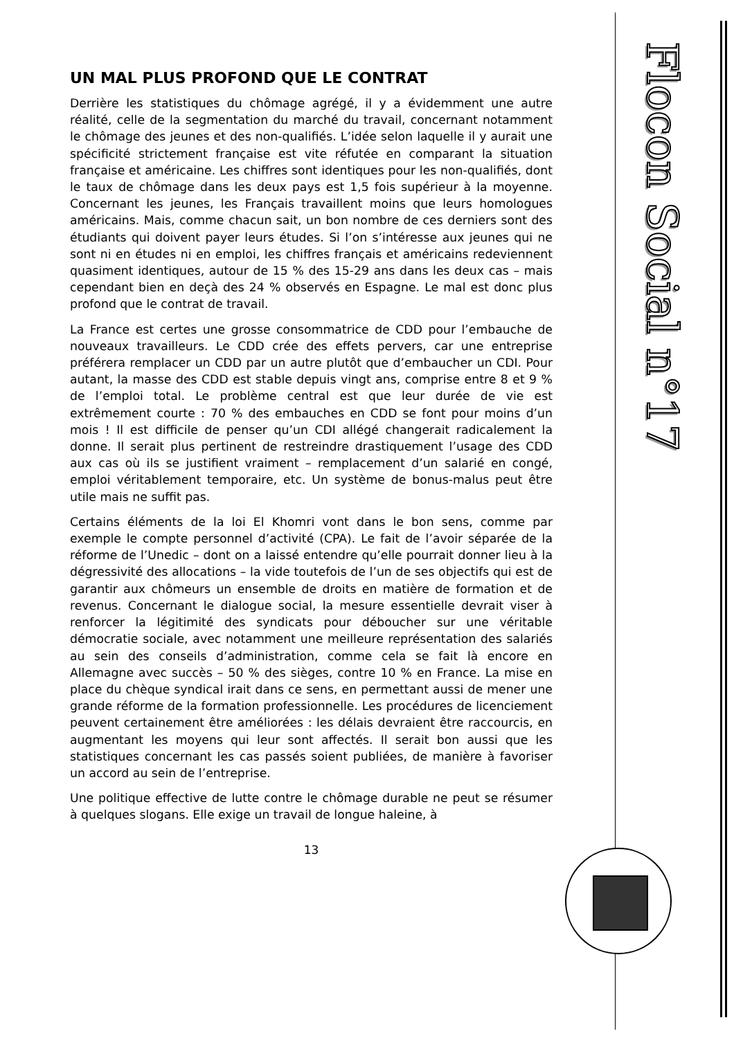UN MAL PLUS PROFOND QUE LE CONTRAT
Derrière les statistiques du chômage agrégé, il y a évidemment une autre réalité, celle de la segmentation du marché du travail, concernant notamment le chômage des jeunes et des non-qualifiés. L’idée selon laquelle il y aurait une spécificité strictement française est vite réfutée en comparant la situation française et américaine. Les chiffres sont identiques pour les non-qualifiés, dont le taux de chômage dans les deux pays est 1,5 fois supérieur à la moyenne. Concernant les jeunes, les Français travaillent moins que leurs homologues américains. Mais, comme chacun sait, un bon nombre de ces derniers sont des étudiants qui doivent payer leurs études. Si l’on s’intéresse aux jeunes qui ne sont ni en études ni en emploi, les chiffres français et américains redeviennent quasiment identiques, autour de 15 % des 15-29 ans dans les deux cas – mais cependant bien en deçà des 24 % observés en Espagne. Le mal est donc plus profond que le contrat de travail.
La France est certes une grosse consommatrice de CDD pour l’embauche de nouveaux travailleurs. Le CDD crée des effets pervers, car une entreprise préférera remplacer un CDD par un autre plutôt que d’embaucher un CDI. Pour autant, la masse des CDD est stable depuis vingt ans, comprise entre 8 et 9 % de l’emploi total. Le problème central est que leur durée de vie est extrêmement courte : 70 % des embauches en CDD se font pour moins d’un mois ! Il est difficile de penser qu’un CDI allégé changerait radicalement la donne. Il serait plus pertinent de restreindre drastiquement l’usage des CDD aux cas où ils se justifient vraiment – remplacement d’un salarié en congé, emploi véritablement temporaire, etc. Un système de bonus-malus peut être utile mais ne suffit pas.
Certains éléments de la loi El Khomri vont dans le bon sens, comme par exemple le compte personnel d’activité (CPA). Le fait de l’avoir séparée de la réforme de l’Unedic – dont on a laissé entendre qu’elle pourrait donner lieu à la dégressivité des allocations – la vide toutefois de l’un de ses objectifs qui est de garantir aux chômeurs un ensemble de droits en matière de formation et de revenus. Concernant le dialogue social, la mesure essentielle devrait viser à renforcer la légitimité des syndicats pour déboucher sur une véritable démocratie sociale, avec notamment une meilleure représentation des salariés au sein des conseils d’administration, comme cela se fait là encore en Allemagne avec succès – 50 % des sièges, contre 10 % en France. La mise en place du chèque syndical irait dans ce sens, en permettant aussi de mener une grande réforme de la formation professionnelle. Les procédures de licenciement peuvent certainement être améliorées : les délais devraient être raccourcis, en augmentant les moyens qui leur sont affectés. Il serait bon aussi que les statistiques concernant les cas passés soient publiées, de manière à favoriser un accord au sein de l’entreprise.
Une politique effective de lutte contre le chômage durable ne peut se résumer à quelques slogans. Elle exige un travail de longue haleine, à
13
Flocon Social n°17